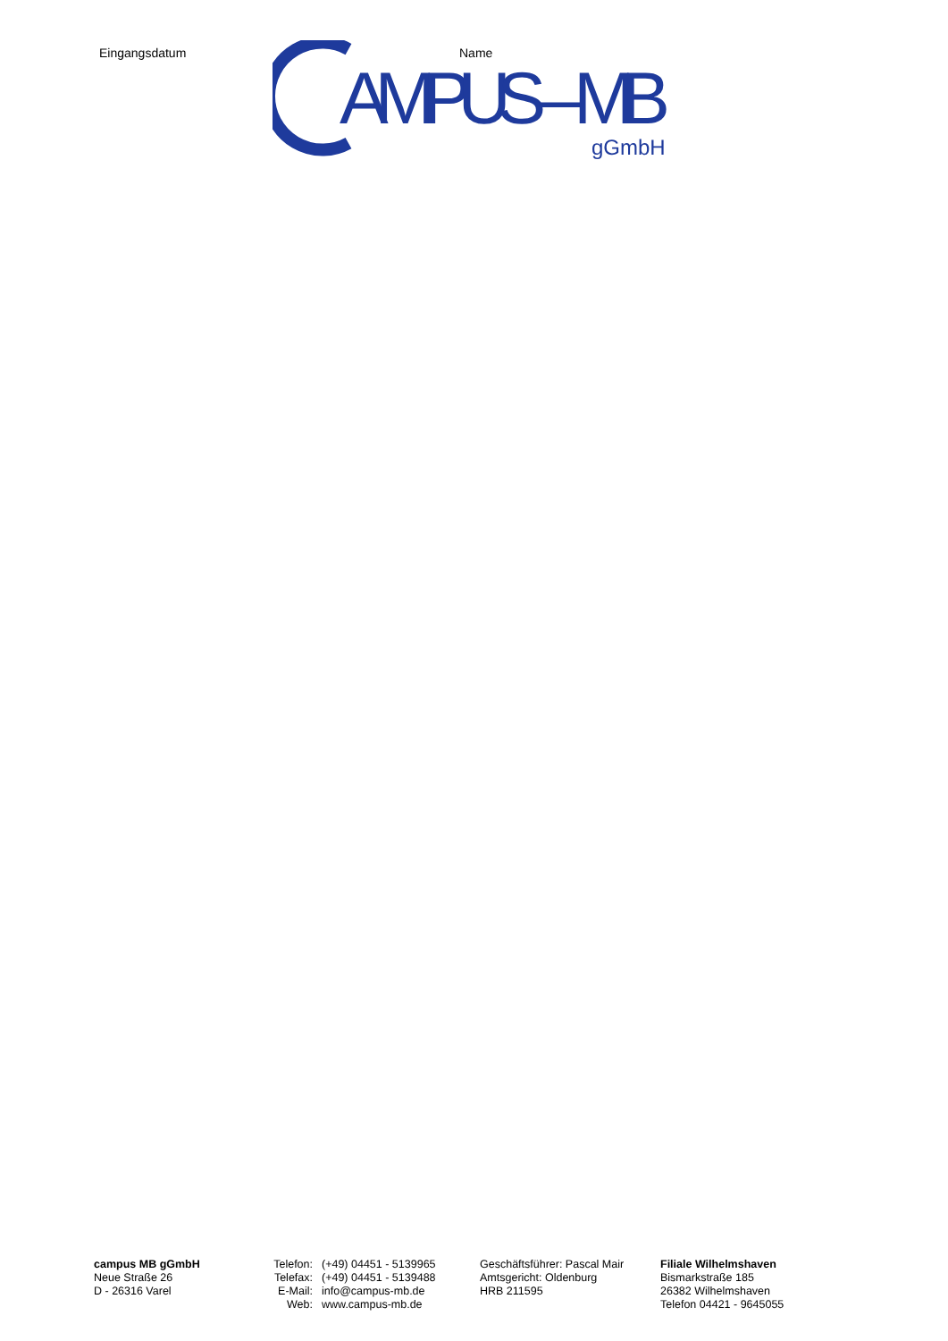Eingangsdatum
AMPUS – MB
gGmbH
Name
campus MB gGmbH
Neue Straße 26
D - 26316 Varel
Telefon: (+49) 04451 - 5139965
Telefax: (+49) 04451 - 5139488
E-Mail: info@campus-mb.de
Web: www.campus-mb.de
Geschäftsführer: Pascal Mair
Amtsgericht: Oldenburg
HRB 211595
Filiale Wilhelmshaven
Bismarkstraße 185
26382 Wilhelmshaven
Telefon 04421 - 9645055